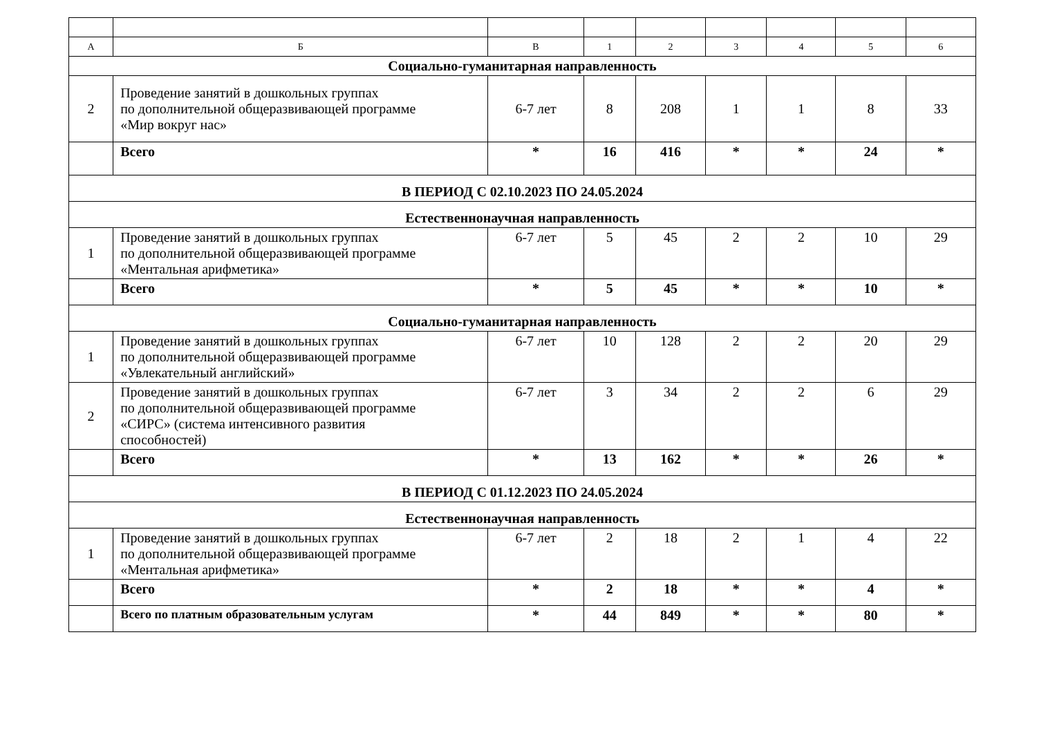| А | Б | В | 1 | 2 | 3 | 4 | 5 | 6 |
| Социально-гуманитарная направленность | | | | | | | | |
| 2 | Проведение занятий в дошкольных группах по дополнительной общеразвивающей программе «Мир вокруг нас» | 6-7 лет | 8 | 208 | 1 | 1 | 8 | 33 |
| | Всего | * | 16 | 416 | * | * | 24 | * |
| В ПЕРИОД С 02.10.2023 ПО 24.05.2024 | | | | | | | | |
| Естественнонаучная направленность | | | | | | | | |
| 1 | Проведение занятий в дошкольных группах по дополнительной общеразвивающей программе «Ментальная арифметика» | 6-7 лет | 5 | 45 | 2 | 2 | 10 | 29 |
| | Всего | * | 5 | 45 | * | * | 10 | * |
| Социально-гуманитарная направленность | | | | | | | | |
| 1 | Проведение занятий в дошкольных группах по дополнительной общеразвивающей программе «Увлекательный английский» | 6-7 лет | 10 | 128 | 2 | 2 | 20 | 29 |
| 2 | Проведение занятий в дошкольных группах по дополнительной общеразвивающей программе «СИРС» (система интенсивного развития способностей) | 6-7 лет | 3 | 34 | 2 | 2 | 6 | 29 |
| | Всего | * | 13 | 162 | * | * | 26 | * |
| В ПЕРИОД С 01.12.2023 ПО 24.05.2024 | | | | | | | | |
| Естественнонаучная направленность | | | | | | | | |
| 1 | Проведение занятий в дошкольных группах по дополнительной общеразвивающей программе «Ментальная арифметика» | 6-7 лет | 2 | 18 | 2 | 1 | 4 | 22 |
| | Всего | * | 2 | 18 | * | * | 4 | * |
| | Всего по платным образовательным услугам | * | 44 | 849 | * | * | 80 | * |